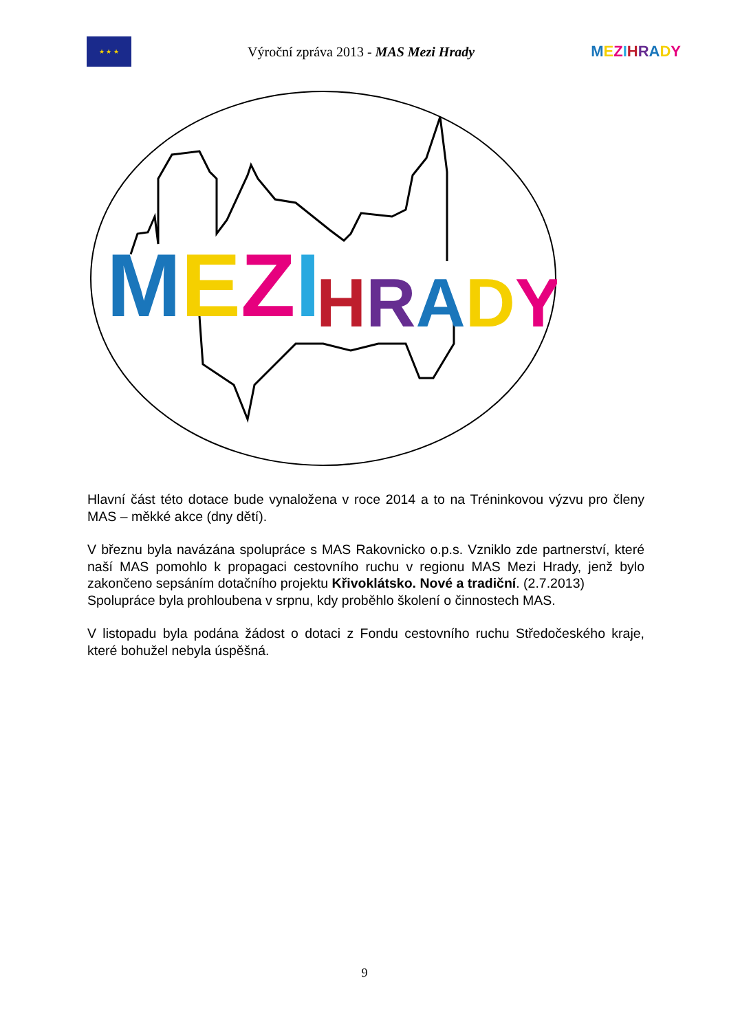★ ★ ★
Výroční zpráva 2013 - MAS Mezi Hrady
MEZIHRADY
MEZI
HRADY
Hlavní část této dotace bude vynaložena v roce 2014 a to na Tréninkovou výzvu pro členy MAS – měkké akce (dny dětí).
V březnu byla navázána spolupráce s MAS Rakovnicko o.p.s. Vzniklo zde partnerství, které naší MAS pomohlo k propagaci cestovního ruchu v regionu MAS Mezi Hrady, jenž bylo zakončeno sepsáním dotačního projektu Křivoklátsko. Nové a tradiční. (2.7.2013)
Spolupráce byla prohloubena v srpnu, kdy proběhlo školení o činnostech MAS.
V listopadu byla podána žádost o dotaci z Fondu cestovního ruchu Středočeského kraje, které bohužel nebyla úspěšná.
9